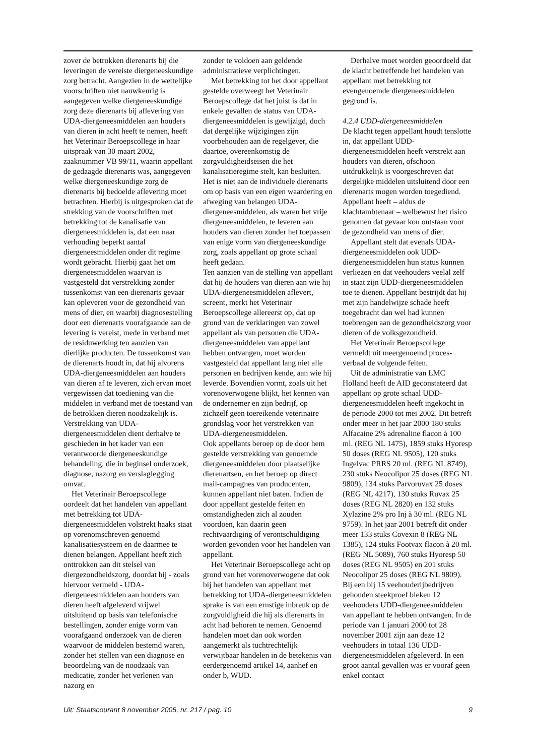zover de betrokken dierenarts bij die leveringen de vereiste diergeneeskundige zorg betracht. Aangezien in de wettelijke voorschriften niet nauwkeurig is aangegeven welke diergeneeskundige zorg deze dierenarts bij aflevering van UDA-diergeneesmiddelen aan houders van dieren in acht heeft te nemen, heeft het Veterinair Beroepscollege in haar uitspraak van 30 maart 2002, zaaknummer VB 99/11, waarin appellant de gedaagde dierenarts was, aangegeven welke diergeneeskundige zorg de dierenarts bij bedoelde aflevering moet betrachten. Hierbij is uitgesproken dat de strekking van de voorschriften met betrekking tot de kanalisatie van diergeneesmiddelen is, dat een naar verhouding beperkt aantal diergeneesmiddelen onder dit regime wordt gebracht. Hierbij gaat het om diergeneesmiddelen waarvan is vastgesteld dat verstrekking zonder tussenkomst van een dierenarts gevaar kan opleveren voor de gezondheid van mens of dier, en waarbij diagnosestelling door een dierenarts voorafgaande aan de levering is vereist, mede in verband met de residuwerking ten aanzien van dierlijke producten. De tussenkomst van de dierenarts houdt in, dat hij alvorens UDA-diergeneesmiddelen aan houders van dieren af te leveren, zich ervan moet vergewissen dat toediening van die middelen in verband met de toestand van de betrokken dieren noodzakelijk is. Verstrekking van UDA-diergeneesmiddelen dient derhalve te geschieden in het kader van een verantwoorde diergeneeskundige behandeling, die in beginsel onderzoek, diagnose, nazorg en verslaglegging omvat.
Het Veterinair Beroepscollege oordeelt dat het handelen van appellant met betrekking tot UDA-diergeneesmiddelen volstrekt haaks staat op vorenomschreven genoemd kanalisatiesysteem en de daarmee te dienen belangen. Appellant heeft zich onttrokken aan dit stelsel van diergezondheidszorg, doordat hij - zoals hiervoor vermeld - UDA-diergeneesmiddelen aan houders van dieren heeft afgeleverd vrijwel uitsluitend op basis van telefonische bestellingen, zonder enige vorm van voorafgaand onderzoek van de dieren waarvoor de middelen bestemd waren, zonder het stellen van een diagnose en beoordeling van de noodzaak van medicatie, zonder het verlenen van nazorg en
zonder te voldoen aan geldende administratieve verplichtingen.
Met betrekking tot het door appellant gestelde overweegt het Veterinair Beroepscollege dat het juist is dat in enkele gevallen de status van UDA-diergeneesmiddelen is gewijzigd, doch dat dergelijke wijzigingen zijn voorbehouden aan de regelgever, die daartoe, overeenkomstig de zorgvuldigheidseisen die het kanalisatieregime stelt, kan besluiten. Het is niet aan de individuele dierenarts om op basis van een eigen waardering en afweging van belangen UDA-diergeneesmiddelen, als waren het vrije diergeneesmiddelen, te leveren aan houders van dieren zonder het toepassen van enige vorm van diergeneeskundige zorg, zoals appellant op grote schaal heeft gedaan.
Ten aanzien van de stelling van appellant dat hij de houders van dieren aan wie hij UDA-diergeneesmiddelen aflevert, screent, merkt het Veterinair Beroepscollege allereerst op, dat op grond van de verklaringen van zowel appellant als van personen die UDA-diergeneesmiddelen van appellant hebben ontvangen, moet worden vastgesteld dat appellant lang niet alle personen en bedrijven kende, aan wie hij leverde. Bovendien vormt, zoals uit het vorenoverwogene blijkt, het kennen van de ondernemer en zijn bedrijf, op zichzelf geen toereikende veterinaire grondslag voor het verstrekken van UDA-diergeneesmiddelen.
Ook appellants beroep op de door hem gestelde verstrekking van genoemde diergeneesmiddelen door plaatselijke dierenartsen, en het beroep op direct mail-campagnes van producenten, kunnen appellant niet baten. Indien de door appellant gestelde feiten en omstandigheden zich al zouden voordoen, kan daarin geen rechtvaardiging of verontschuldiging worden gevonden voor het handelen van appellant.
Het Veterinair Beroepscollege acht op grond van het vorenoverwogene dat ook bij het handelen van appellant met betrekking tot UDA-diergeneesmiddelen sprake is van een ernstige inbreuk op de zorgvuldigheid die hij als dierenarts in acht had behoren te nemen. Genoemd handelen moet dan ook worden aangemerkt als tuchtrechtelijk verwijtbaar handelen in de betekenis van eerdergenoemd artikel 14, aanhef en onder b, WUD.
Derhalve moet worden geoordeeld dat de klacht betreffende het handelen van appellant met betrekking tot evengenoemde diergeneesmiddelen gegrond is.
4.2.4 UDD-diergeneesmiddelen
De klacht tegen appellant houdt tenslotte in, dat appellant UDD-diergeneesmiddelen heeft verstrekt aan houders van dieren, ofschoon uitdrukkelijk is voorgeschreven dat dergelijke middelen uitsluitend door een dierenarts mogen worden toegediend. Appellant heeft – aldus de klachtambtenaar – welbewust het risico genomen dat gevaar kon ontstaan voor de gezondheid van mens of dier.
Appellant stelt dat evenals UDA-diergeneesmiddelen ook UDD-diergeneesmiddelen hun status kunnen verliezen en dat veehouders veelal zelf in staat zijn UDD-diergeneesmiddelen toe te dienen. Appellant bestrijdt dat hij met zijn handelwijze schade heeft toegebracht dan wel had kunnen toebrengen aan de gezondheidszorg voor dieren of de volksgezondheid.
Het Veterinair Beroepscollege vermeldt uit meergenoemd proces-verbaal de volgende feiten.
Uit de administratie van LMC Holland heeft de AID geconstateerd dat appellant op grote schaal UDD-diergeneesmiddelen heeft ingekocht in de periode 2000 tot mei 2002. Dit betreft onder meer in het jaar 2000 180 stuks Alfacaine 2% adrenaline flacon à 100 ml. (REG NL 1475), 1859 stuks Hyoresp 50 doses (REG NL 9505), 120 stuks Ingelvac PRRS 20 ml. (REG NL 8749), 230 stuks Neocolipor 25 doses (REG NL 9809), 134 stuks Parvoruvax 25 doses (REG NL 4217), 130 stuks Ruvax 25 doses (REG NL 2820) en 132 stuks Xylazine 2% pro Inj à 30 ml. (REG NL 9759). In het jaar 2001 betreft dit onder meer 133 stuks Covexin 8 (REG NL 1385), 124 stuks Footvax flacon à 20 ml. (REG NL 5089), 760 stuks Hyoresp 50 doses (REG NL 9505) en 201 stuks Neocolipor 25 doses (REG NL 9809). Bij een bij 15 veehouderijbedrijven gehouden steekproef bleken 12 veehouders UDD-diergeneesmiddelen van appellant te hebben ontvangen. In de periode van 1 januari 2000 tot 28 november 2001 zijn aan deze 12 veehouders in totaal 136 UDD-diergeneesmiddelen afgeleverd. In een groot aantal gevallen was er vooraf geen enkel contact
Uit: Staatscourant 8 november 2005, nr. 217 / pag. 10 9